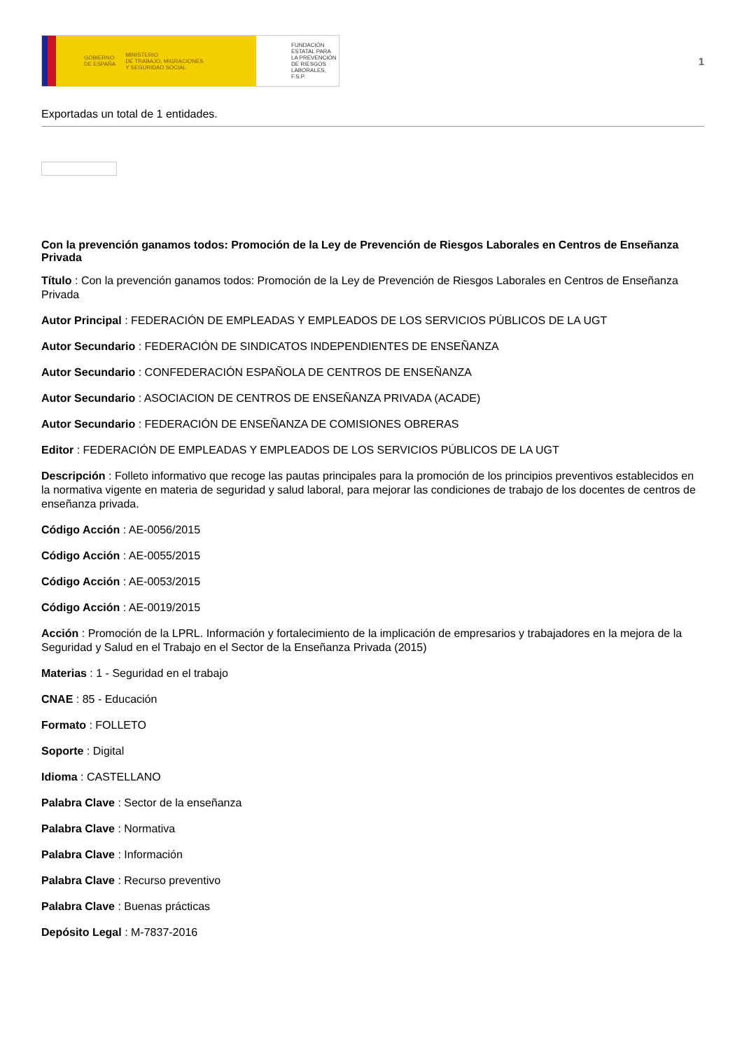GOBIERNO
DE ESPAÑA MINISTERIO
DE TRABAJO, MIGRACIONES
Y SEGURIDAD SOCIAL
FUNDACIÓN
ESTATAL PARA
LA PREVENCIÓN
DE RIESGOS
LABORALES, F.S.P.
1
Exportadas un total de 1 entidades.
Con la prevención ganamos todos: Promoción de la Ley de Prevención de Riesgos Laborales en Centros de Enseñanza Privada
Título : Con la prevención ganamos todos: Promoción de la Ley de Prevención de Riesgos Laborales en Centros de Enseñanza Privada
Autor Principal : FEDERACIÓN DE EMPLEADAS Y EMPLEADOS DE LOS SERVICIOS PÚBLICOS DE LA UGT
Autor Secundario : FEDERACIÓN DE SINDICATOS INDEPENDIENTES DE ENSEÑANZA
Autor Secundario : CONFEDERACIÓN ESPAÑOLA DE CENTROS DE ENSEÑANZA
Autor Secundario : ASOCIACION DE CENTROS DE ENSEÑANZA PRIVADA (ACADE)
Autor Secundario : FEDERACIÓN DE ENSEÑANZA DE COMISIONES OBRERAS
Editor : FEDERACIÓN DE EMPLEADAS Y EMPLEADOS DE LOS SERVICIOS PÚBLICOS DE LA UGT
Descripción : Folleto informativo que recoge las pautas principales para la promoción de los principios preventivos establecidos en la normativa vigente en materia de seguridad y salud laboral, para mejorar las condiciones de trabajo de los docentes de centros de enseñanza privada.
Código Acción : AE-0056/2015
Código Acción : AE-0055/2015
Código Acción : AE-0053/2015
Código Acción : AE-0019/2015
Acción : Promoción de la LPRL. Información y fortalecimiento de la implicación de empresarios y trabajadores en la mejora de la Seguridad y Salud en el Trabajo en el Sector de la Enseñanza Privada (2015)
Materias : 1 - Seguridad en el trabajo
CNAE : 85 - Educación
Formato : FOLLETO
Soporte : Digital
Idioma : CASTELLANO
Palabra Clave : Sector de la enseñanza
Palabra Clave : Normativa
Palabra Clave : Información
Palabra Clave : Recurso preventivo
Palabra Clave : Buenas prácticas
Depósito Legal : M-7837-2016